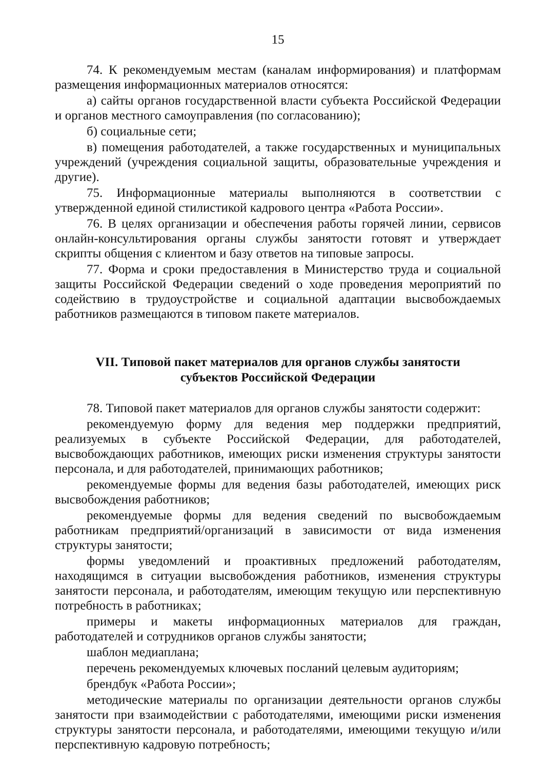15
74. К рекомендуемым местам (каналам информирования) и платформам размещения информационных материалов относятся:
а) сайты органов государственной власти субъекта Российской Федерации и органов местного самоуправления (по согласованию);
б) социальные сети;
в) помещения работодателей, а также государственных и муниципальных учреждений (учреждения социальной защиты, образовательные учреждения и другие).
75. Информационные материалы выполняются в соответствии с утвержденной единой стилистикой кадрового центра «Работа России».
76. В целях организации и обеспечения работы горячей линии, сервисов онлайн-консультирования органы службы занятости готовят и утверждает скрипты общения с клиентом и базу ответов на типовые запросы.
77. Форма и сроки предоставления в Министерство труда и социальной защиты Российской Федерации сведений о ходе проведения мероприятий по содействию в трудоустройстве и социальной адаптации высвобождаемых работников размещаются в типовом пакете материалов.
VII. Типовой пакет материалов для органов службы занятости
субъектов Российской Федерации
78. Типовой пакет материалов для органов службы занятости содержит:
рекомендуемую форму для ведения мер поддержки предприятий, реализуемых в субъекте Российской Федерации, для работодателей, высвобождающих работников, имеющих риски изменения структуры занятости персонала, и для работодателей, принимающих работников;
рекомендуемые формы для ведения базы работодателей, имеющих риск высвобождения работников;
рекомендуемые формы для ведения сведений по высвобождаемым работникам предприятий/организаций в зависимости от вида изменения структуры занятости;
формы уведомлений и проактивных предложений работодателям, находящимся в ситуации высвобождения работников, изменения структуры занятости персонала, и работодателям, имеющим текущую или перспективную потребность в работниках;
примеры и макеты информационных материалов для граждан, работодателей и сотрудников органов службы занятости;
шаблон медиаплана;
перечень рекомендуемых ключевых посланий целевым аудиториям;
брендбук «Работа России»;
методические материалы по организации деятельности органов службы занятости при взаимодействии с работодателями, имеющими риски изменения структуры занятости персонала, и работодателями, имеющими текущую и/или перспективную кадровую потребность;